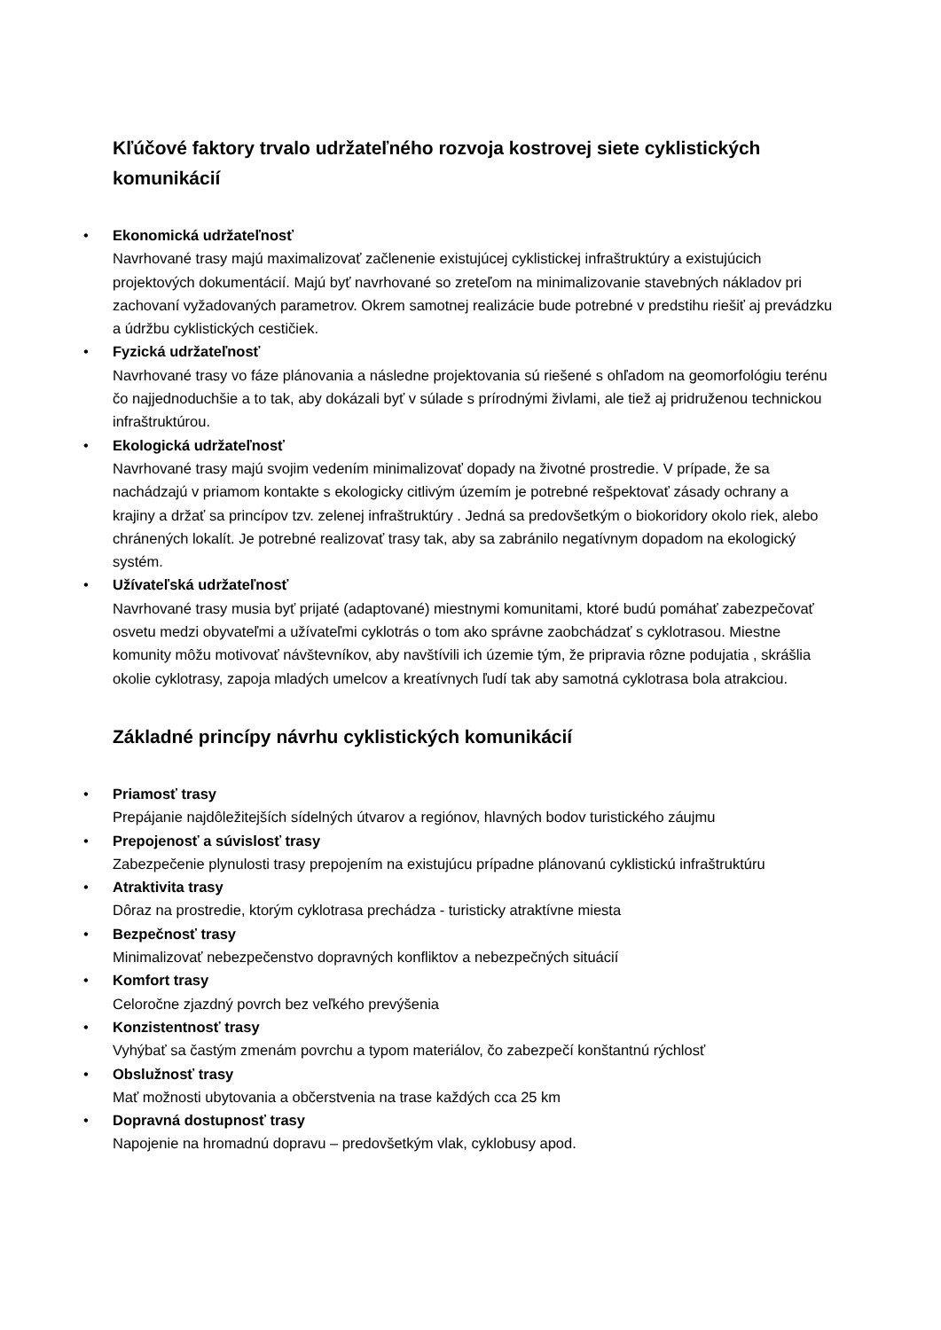Kľúčové faktory trvalo udržateľného rozvoja kostrovej siete cyklistických komunikácií
• Ekonomická udržateľnosť
Navrhované trasy majú maximalizovať začlenenie existujúcej cyklistickej infraštruktúry a existujúcich projektových dokumentácií. Majú byť navrhované so zreteľom na minimalizovanie stavebných nákladov pri zachovaní vyžadovaných parametrov. Okrem samotnej realizácie bude potrebné v predstihu riešiť aj prevádzku a údržbu cyklistických cestičiek.
• Fyzická udržateľnosť
Navrhované trasy vo fáze plánovania a následne projektovania sú riešené s ohľadom na geomorfológiu terénu čo najjednoduchšie a to tak, aby dokázali byť v súlade s prírodnými živlami, ale tiež aj pridruženou technickou infraštruktúrou.
• Ekologická udržateľnosť
Navrhované trasy majú svojim vedením minimalizovať dopady na životné prostredie. V prípade, že sa nachádzajú v priamom kontakte s ekologicky citlivým územím je potrebné rešpektovať zásady ochrany a krajiny a držať sa princípov tzv. zelenej infraštruktúry . Jedná sa predovšetkým o biokoridory okolo riek, alebo chránených lokalít. Je potrebné realizovať trasy tak, aby sa zabránilo negatívnym dopadom na ekologický systém.
• Užívateľská udržateľnosť
Navrhované trasy musia byť prijaté (adaptované) miestnymi komunitami, ktoré budú pomáhať zabezpečovať osvetu medzi obyvateľmi a užívateľmi cyklotrás o tom ako správne zaobchádzať s cyklotrasou. Miestne komunity môžu motivovať návštevníkov, aby navštívili ich územie tým, že pripravia rôzne podujatia , skrášlia okolie cyklotrasy, zapoja mladých umelcov a kreatívnych ľudí tak aby samotná cyklotrasa bola atrakciou.
Základné princípy návrhu cyklistických komunikácií
• Priamosť trasy
Prepájanie najdôležitejších sídelných útvarov a regiónov, hlavných bodov turistického záujmu
• Prepojenosť a súvislosť trasy
Zabezpečenie plynulosti trasy prepojením na existujúcu prípadne plánovanú cyklistickú infraštruktúru
• Atraktivita trasy
Dôraz na prostredie, ktorým cyklotrasa prechádza - turisticky atraktívne miesta
• Bezpečnosť trasy
Minimalizovať nebezpečenstvo dopravných konfliktov a nebezpečných situácií
• Komfort trasy
Celoročne zjazdný povrch bez veľkého prevýšenia
• Konzistentnosť trasy
Vyhýbať sa častým zmenám povrchu a typom materiálov, čo zabezpečí konštantnú rýchlosť
• Obslužnosť trasy
Mať možnosti ubytovania a občerstvenia na trase každých cca 25 km
• Dopravná dostupnosť trasy
Napojenie na hromadnú dopravu – predovšetkým vlak, cyklobusy apod.